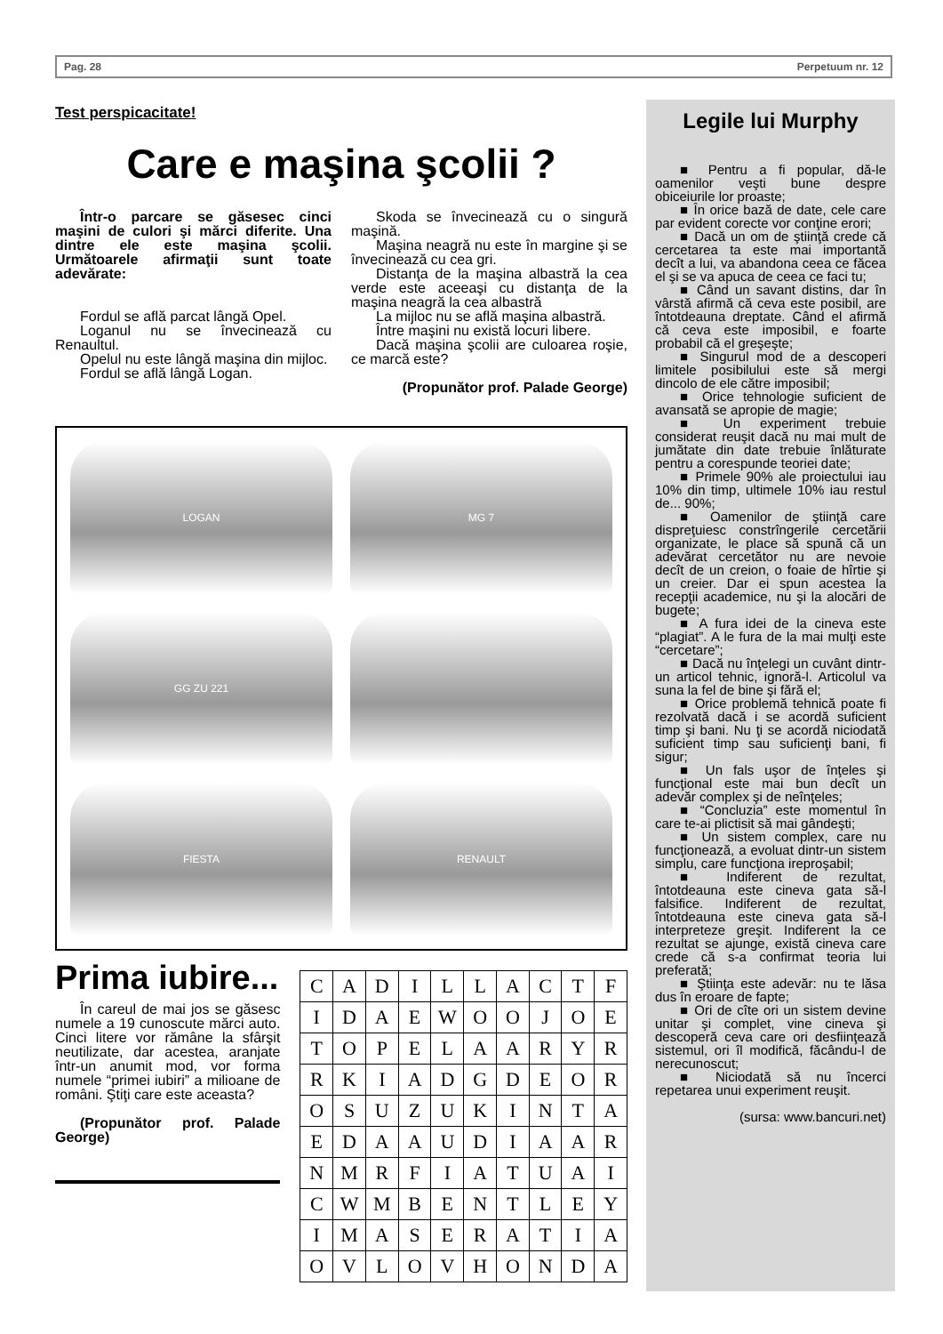Pag. 28 Perpetuum nr. 12
Test perspicacitate!
Care e maşina şcolii ?
Într-o parcare se găsesec cinci maşini de culori şi mărci diferite. Una dintre ele este maşina şcolii. Următoarele afirmaţii sunt toate adevărate:
Fordul se află parcat lângă Opel.
Loganul nu se învecinează cu Renaultul.
Opelul nu este lângă maşina din mijloc.
Fordul se află lângă Logan.
Skoda se învecinează cu o singură maşină.
Maşina neagră nu este în margine şi se învecinează cu cea gri.
Distanţa de la maşina albastră la cea verde este aceeaşi cu distanţa de la maşina neagră la cea albastră
La mijloc nu se află maşina albastră.
Între maşini nu există locuri libere.
Dacă maşina şcolii are culoarea roşie, ce marcă este?
(Propunător prof. Palade George)
LOGAN
MG 7
GG ZU 221
FIESTA
RENAULT
Prima iubire...
În careul de mai jos se găsesc numele a 19 cunoscute mărci auto. Cinci litere vor rămâne la sfârşit neutilizate, dar acestea, aranjate într-un anumit mod, vor forma numele “primei iubiri” a milioane de români. Ştiţi care este aceasta?
(Propunător prof. Palade George)
| C | A | D | I | L | L | A | C | T | F |
| I | D | A | E | W | O | O | J | O | E |
| T | O | P | E | L | A | A | R | Y | R |
| R | K | I | A | D | G | D | E | O | R |
| O | S | U | Z | U | K | I | N | T | A |
| E | D | A | A | U | D | I | A | A | R |
| N | M | R | F | I | A | T | U | A | I |
| C | W | M | B | E | N | T | L | E | Y |
| I | M | A | S | E | R | A | T | I | A |
| O | V | L | O | V | H | O | N | D | A |
Legile lui Murphy
■ Pentru a fi popular, dă-le oamenilor veşti bune despre obiceiurile lor proaste;
■ În orice bază de date, cele care par evident corecte vor conţine erori;
■ Dacă un om de ştiinţă crede că cercetarea ta este mai importantă decît a lui, va abandona ceea ce făcea el şi se va apuca de ceea ce faci tu;
■ Când un savant distins, dar în vârstă afirmă că ceva este posibil, are întotdeauna dreptate. Când el afirmă că ceva este imposibil, e foarte probabil că el greşeşte;
■ Singurul mod de a descoperi limitele posibilului este să mergi dincolo de ele către imposibil;
■ Orice tehnologie suficient de avansată se apropie de magie;
■ Un experiment trebuie considerat reuşit dacă nu mai mult de jumătate din date trebuie înlăturate pentru a corespunde teoriei date;
■ Primele 90% ale proiectului iau 10% din timp, ultimele 10% iau restul de... 90%;
■ Oamenilor de ştiinţă care dispreţuiesc constrîngerile cercetării organizate, le place să spună că un adevărat cercetător nu are nevoie decît de un creion, o foaie de hîrtie şi un creier. Dar ei spun acestea la recepţii academice, nu şi la alocări de bugete;
■ A fura idei de la cineva este “plagiat”. A le fura de la mai mulţi este “cercetare”;
■ Dacă nu înţelegi un cuvânt dintr-un articol tehnic, ignoră-l. Articolul va suna la fel de bine şi fără el;
■ Orice problemă tehnică poate fi rezolvată dacă i se acordă suficient timp şi bani. Nu ţi se acordă niciodată suficient timp sau suficienţi bani, fi sigur;
■ Un fals uşor de înţeles şi funcţional este mai bun decît un adevăr complex şi de neînţeles;
■ “Concluzia” este momentul în care te-ai plictisit să mai gândeşti;
■ Un sistem complex, care nu funcţionează, a evoluat dintr-un sistem simplu, care funcţiona ireproşabil;
■ Indiferent de rezultat, întotdeauna este cineva gata să-l falsifice. Indiferent de rezultat, întotdeauna este cineva gata să-l interpreteze greşit. Indiferent la ce rezultat se ajunge, există cineva care crede că s-a confirmat teoria lui preferată;
■ Ştiinţa este adevăr: nu te lăsa dus în eroare de fapte;
■ Ori de cîte ori un sistem devine unitar şi complet, vine cineva şi descoperă ceva care ori desfiinţează sistemul, ori îl modifică, făcându-l de nerecunoscut;
■ Niciodată să nu încerci repetarea unui experiment reuşit.
(sursa: www.bancuri.net)